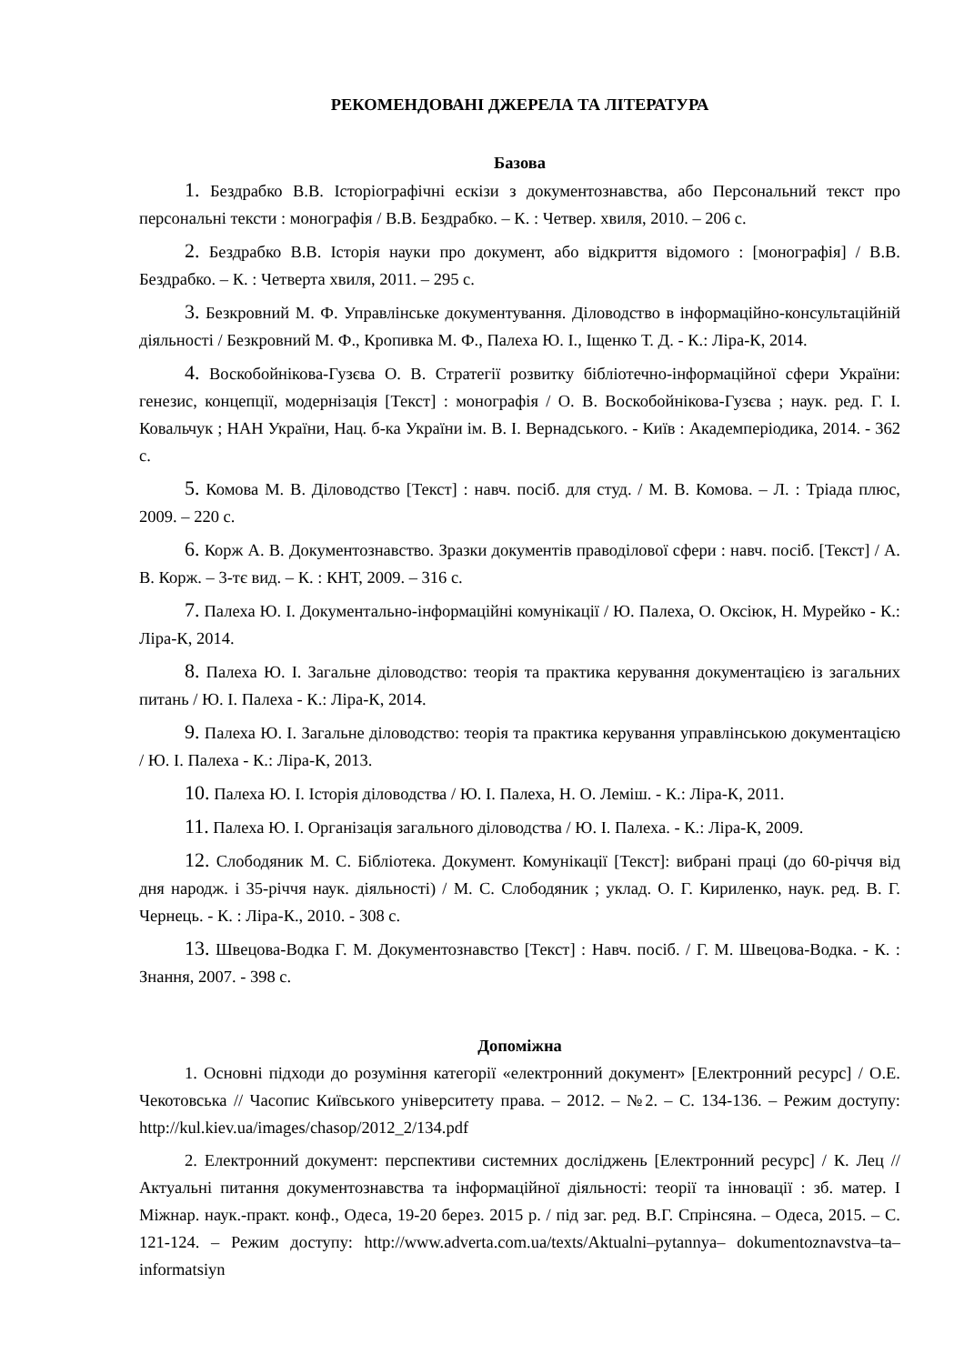РЕКОМЕНДОВАНІ ДЖЕРЕЛА ТА ЛІТЕРАТУРА
Базова
1. Бездрабко В.В. Історіографічні ескізи з документознавства, або Персональний текст про персональні тексти : монографія / В.В. Бездрабко. – К. : Четвер. хвиля, 2010. – 206 с.
2. Бездрабко В.В. Історія науки про документ, або відкриття відомого : [монографія] / В.В. Бездрабко. – К. : Четверта хвиля, 2011. – 295 с.
3. Безкровний М. Ф. Управлінське документування. Діловодство в інформаційно-консультаційній діяльності / Безкровний М. Ф., Кропивка М. Ф., Палеха Ю. І., Іщенко Т. Д. - К.: Ліра-К, 2014.
4. Воскобойнікова-Гузєва О. В. Стратегії розвитку бібліотечно-інформаційної сфери України: генезис, концепції, модернізація [Текст] : монографія / О. В. Воскобойнікова-Гузєва ; наук. ред. Г. І. Ковальчук ; НАН України, Нац. б-ка України ім. В. І. Вернадського. - Київ : Академперіодика, 2014. - 362 с.
5. Комова М. В. Діловодство [Текст] : навч. посіб. для студ. / М. В. Комова. – Л. : Тріада плюс, 2009. – 220 с.
6. Корж А. В. Документознавство. Зразки документів праводілової сфери : навч. посіб. [Текст] / А. В. Корж. – 3-тє вид. – К. : КНТ, 2009. – 316 с.
7. Палеха Ю. І. Документально-інформаційні комунікації / Ю. Палеха, О. Оксіюк, Н. Мурейко - К.: Ліра-К, 2014.
8. Палеха Ю. І. Загальне діловодство: теорія та практика керування документацією із загальних питань / Ю. І. Палеха - К.: Ліра-К, 2014.
9. Палеха Ю. І. Загальне діловодство: теорія та практика керування управлінською документацією / Ю. І. Палеха - К.: Ліра-К, 2013.
10. Палеха Ю. І. Історія діловодства / Ю. І. Палеха, Н. О. Леміш. - К.: Ліра-К, 2011.
11. Палеха Ю. І. Організація загального діловодства / Ю. І. Палеха. - К.: Ліра-К, 2009.
12. Слободяник М. С. Бібліотека. Документ. Комунікації [Текст]: вибрані праці (до 60-річчя від дня народж. і 35-річчя наук. діяльності) / М. С. Слободяник ; уклад. О. Г. Кириленко, наук. ред. В. Г. Чернець. - К. : Ліра-К., 2010. - 308 с.
13. Швецова-Водка Г. М. Документознавство [Текст] : Навч. посіб. / Г. М. Швецова-Водка. - К. : Знання, 2007. - 398 с.
Допоміжна
1. Основні підходи до розуміння категорії «електронний документ» [Електронний ресурс] / О.Е. Чекотовська // Часопис Київського університету права. – 2012. – №2. – С. 134-136. – Режим доступу: http://kul.kiev.ua/images/chasop/2012_2/134.pdf
2. Електронний документ: перспективи системних досліджень [Електронний ресурс] / К. Лец // Актуальні питання документознавства та інформаційної діяльності: теорії та інновації : зб. матер. І Міжнар. наук.-практ. конф., Одеса, 19-20 берез. 2015 р. / під заг. ред. В.Г. Спрінсяна. – Одеса, 2015. – С. 121-124. – Режим доступу: http://www.adverta.com.ua/texts/Aktualni–pytannya– dokumentoznavstva–ta–informatsiyn